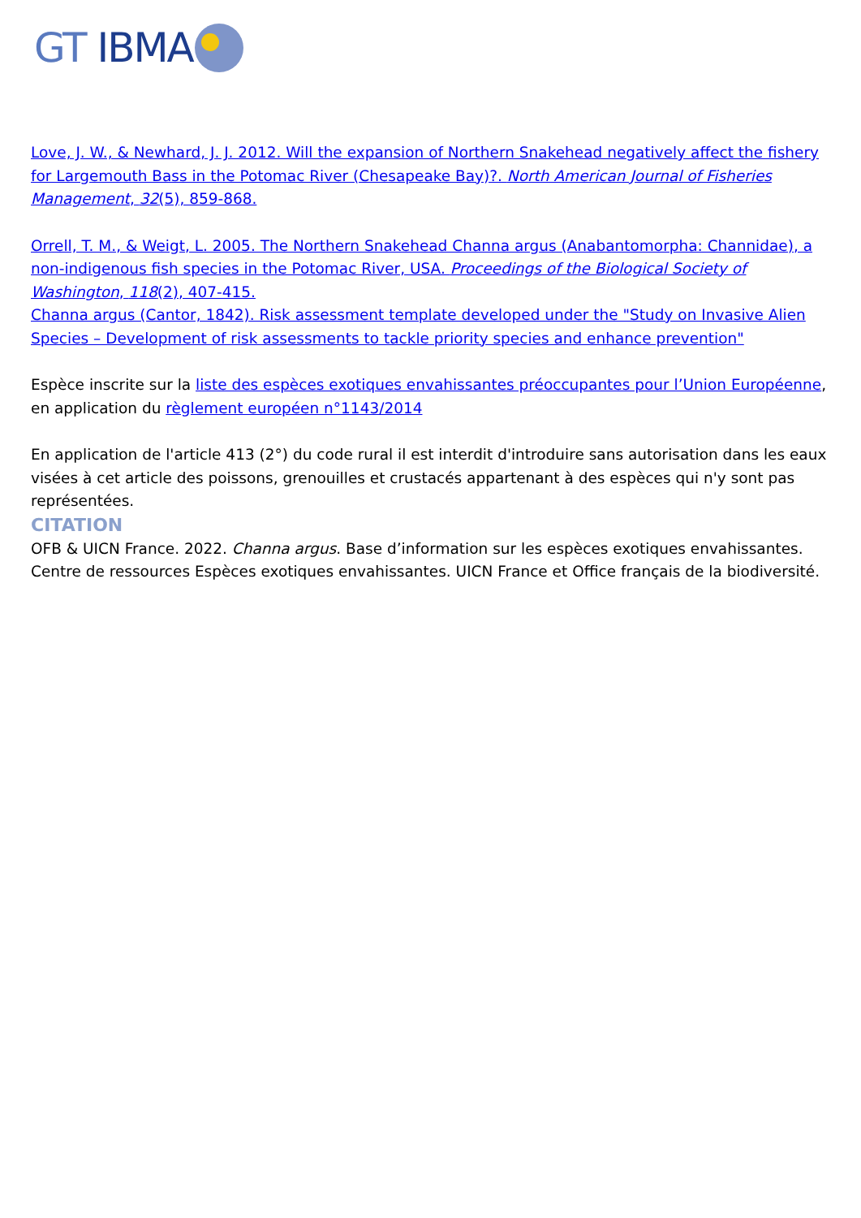GT IBMA
Love, J. W., & Newhard, J. J. 2012. Will the expansion of Northern Snakehead negatively affect the fishery for Largemouth Bass in the Potomac River (Chesapeake Bay)?. North American Journal of Fisheries Management, 32(5), 859-868.
Orrell, T. M., & Weigt, L. 2005. The Northern Snakehead Channa argus (Anabantomorpha: Channidae), a non-indigenous fish species in the Potomac River, USA. Proceedings of the Biological Society of Washington, 118(2), 407-415.
Channa argus (Cantor, 1842). Risk assessment template developed under the "Study on Invasive Alien Species – Development of risk assessments to tackle priority species and enhance prevention"
Espèce inscrite sur la liste des espèces exotiques envahissantes préoccupantes pour l’Union Européenne, en application du règlement européen n°1143/2014
En application de l'article 413 (2°) du code rural il est interdit d'introduire sans autorisation dans les eaux visées à cet article des poissons, grenouilles et crustacés appartenant à des espèces qui n'y sont pas représentées.
CITATION
OFB & UICN France. 2022. Channa argus. Base d’information sur les espèces exotiques envahissantes. Centre de ressources Espèces exotiques envahissantes. UICN France et Office français de la biodiversité.